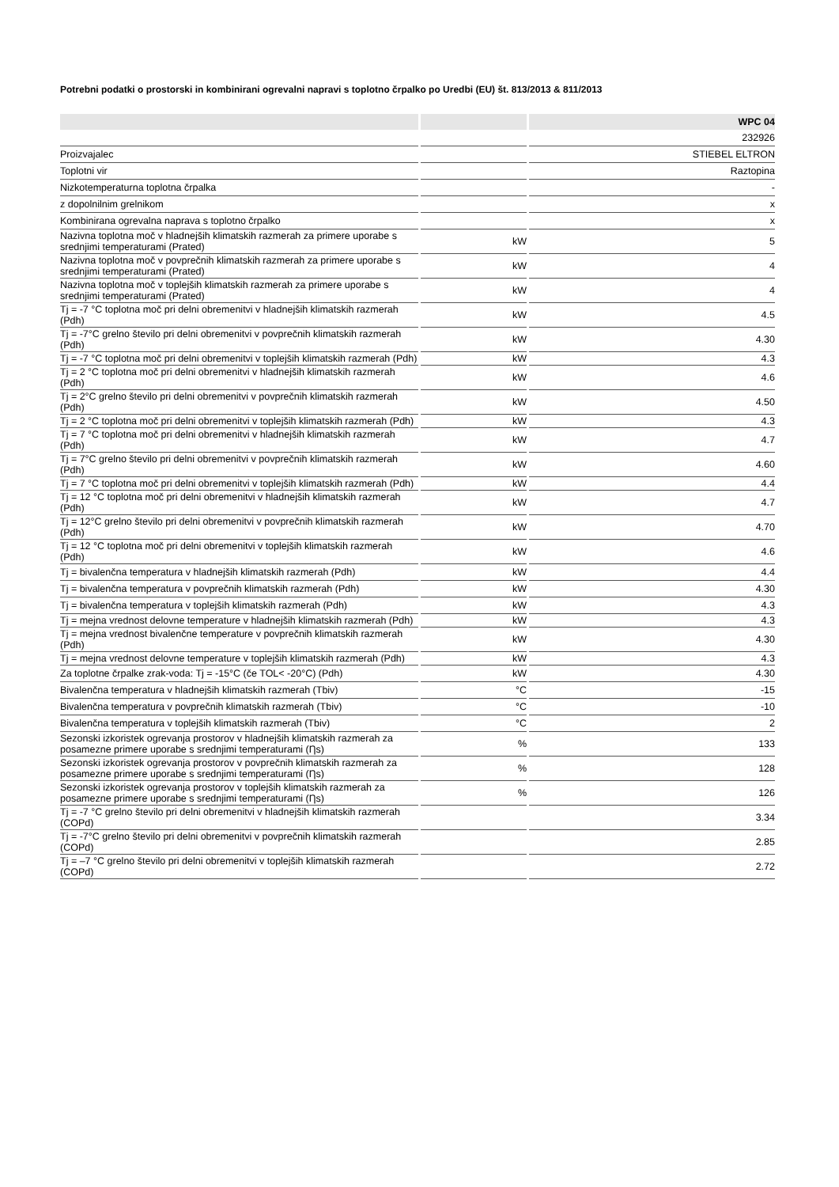Potrebni podatki o prostorski in kombinirani ogrevalni napravi s toplotno črpalko po Uredbi (EU) št. 813/2013 & 811/2013
| | | WPC 04 |
| | | 232926 |
| Proizvajalec | | STIEBEL ELTRON |
| Toplotni vir | | Raztopina |
| Nizkotemperaturna toplotna črpalka | | - |
| z dopolnilnim grelnikom | | x |
| Kombinirana ogrevalna naprava s toplotno črpalko | | x |
| Nazivna toplotna moč v hladnejših klimatskih razmerah za primere uporabe s srednjimi temperaturami (Prated) | kW | 5 |
| Nazivna toplotna moč v povprečnih klimatskih razmerah za primere uporabe s srednjimi temperaturami (Prated) | kW | 4 |
| Nazivna toplotna moč v toplejših klimatskih razmerah za primere uporabe s srednjimi temperaturami (Prated) | kW | 4 |
| Tj = -7 °C toplotna moč pri delni obremenitvi v hladnejših klimatskih razmerah (Pdh) | kW | 4.5 |
| Tj = -7°C grelno število pri delni obremenitvi v povprečnih klimatskih razmerah (Pdh) | kW | 4.30 |
| Tj = -7 °C toplotna moč pri delni obremenitvi v toplejših klimatskih razmerah (Pdh) | kW | 4.3 |
| Tj = 2 °C toplotna moč pri delni obremenitvi v hladnejših klimatskih razmerah (Pdh) | kW | 4.6 |
| Tj = 2°C grelno število pri delni obremenitvi v povprečnih klimatskih razmerah (Pdh) | kW | 4.50 |
| Tj = 2 °C toplotna moč pri delni obremenitvi v toplejših klimatskih razmerah (Pdh) | kW | 4.3 |
| Tj = 7 °C toplotna moč pri delni obremenitvi v hladnejših klimatskih razmerah (Pdh) | kW | 4.7 |
| Tj = 7°C grelno število pri delni obremenitvi v povprečnih klimatskih razmerah (Pdh) | kW | 4.60 |
| Tj = 7 °C toplotna moč pri delni obremenitvi v toplejših klimatskih razmerah (Pdh) | kW | 4.4 |
| Tj = 12 °C toplotna moč pri delni obremenitvi v hladnejših klimatskih razmerah (Pdh) | kW | 4.7 |
| Tj = 12°C grelno število pri delni obremenitvi v povprečnih klimatskih razmerah (Pdh) | kW | 4.70 |
| Tj = 12 °C toplotna moč pri delni obremenitvi v toplejših klimatskih razmerah (Pdh) | kW | 4.6 |
| Tj = bivalenčna temperatura v hladnejših klimatskih razmerah (Pdh) | kW | 4.4 |
| Tj = bivalenčna temperatura v povprečnih klimatskih razmerah (Pdh) | kW | 4.30 |
| Tj = bivalenčna temperatura v toplejših klimatskih razmerah (Pdh) | kW | 4.3 |
| Tj = mejna vrednost delovne temperature v hladnejših klimatskih razmerah (Pdh) | kW | 4.3 |
| Tj = mejna vrednost bivalenčne temperature v povprečnih klimatskih razmerah (Pdh) | kW | 4.30 |
| Tj = mejna vrednost delovne temperature v toplejših klimatskih razmerah (Pdh) | kW | 4.3 |
| Za toplotne črpalke zrak-voda: Tj = -15°C (če TOL< -20°C) (Pdh) | kW | 4.30 |
| Bivalenčna temperatura v hladnejših klimatskih razmerah (Tbiv) | °C | -15 |
| Bivalenčna temperatura v povprečnih klimatskih razmerah (Tbiv) | °C | -10 |
| Bivalenčna temperatura v toplejših klimatskih razmerah (Tbiv) | °C | 2 |
| Sezonski izkoristek ogrevanja prostorov v hladnejših klimatskih razmerah za posamezne primere uporabe s srednjimi temperaturami (Ƞs) | % | 133 |
| Sezonski izkoristek ogrevanja prostorov v povprečnih klimatskih razmerah za posamezne primere uporabe s srednjimi temperaturami (Ƞs) | % | 128 |
| Sezonski izkoristek ogrevanja prostorov v toplejših klimatskih razmerah za posamezne primere uporabe s srednjimi temperaturami (Ƞs) | % | 126 |
| Tj = -7 °C grelno število pri delni obremenitvi v hladnejših klimatskih razmerah (COPd) | | 3.34 |
| Tj = -7°C grelno število pri delni obremenitvi v povprečnih klimatskih razmerah (COPd) | | 2.85 |
| Tj = –7 °C grelno število pri delni obremenitvi v toplejših klimatskih razmerah (COPd) | | 2.72 |